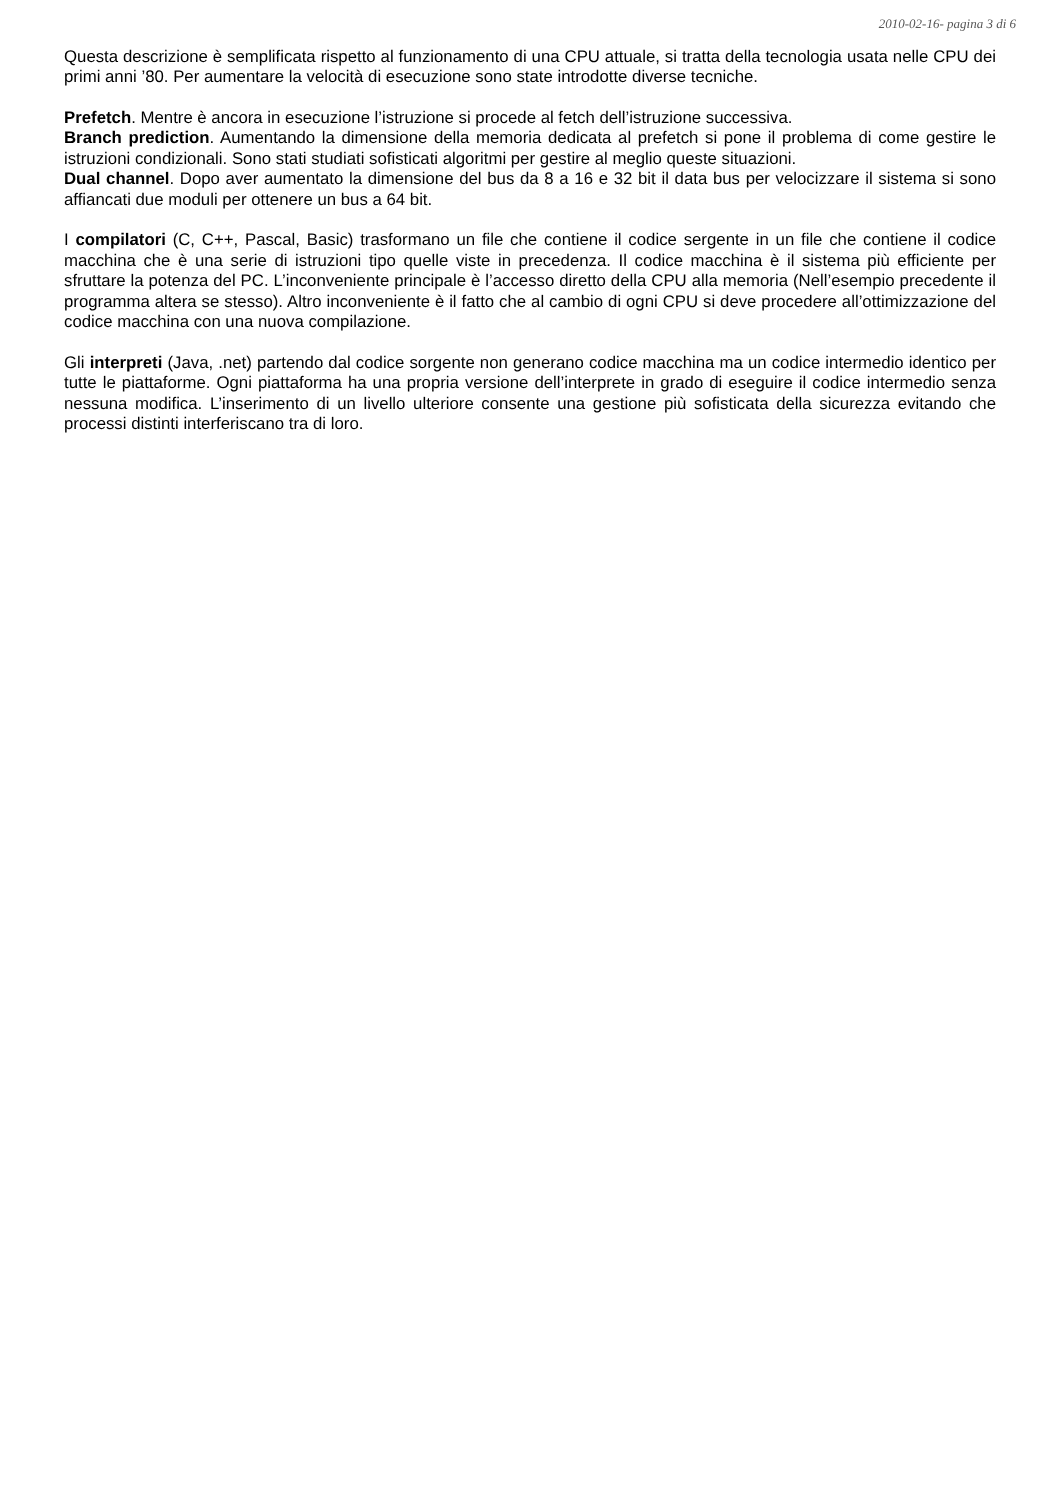2010-02-16- pagina 3 di 6
Questa descrizione è semplificata rispetto al funzionamento di una CPU attuale, si tratta della tecnologia usata nelle CPU dei primi anni ’80. Per aumentare la velocità di esecuzione sono state introdotte diverse tecniche.
Prefetch. Mentre è ancora in esecuzione l’istruzione si procede al fetch dell’istruzione successiva.
Branch prediction. Aumentando la dimensione della memoria dedicata al prefetch si pone il problema di come gestire le istruzioni condizionali. Sono stati studiati sofisticati algoritmi per gestire al meglio queste situazioni.
Dual channel. Dopo aver aumentato la dimensione del bus da 8 a 16 e 32 bit il data bus per velocizzare il sistema si sono affiancati due moduli per ottenere un bus a 64 bit.
I compilatori (C, C++, Pascal, Basic) trasformano un file che contiene il codice sergente in un file che contiene il codice macchina che è una serie di istruzioni tipo quelle viste in precedenza. Il codice macchina è il sistema più efficiente per sfruttare la potenza del PC. L’inconveniente principale è l’accesso diretto della CPU alla memoria (Nell’esempio precedente il programma altera se stesso). Altro inconveniente è il fatto che al cambio di ogni CPU si deve procedere all’ottimizzazione del codice macchina con una nuova compilazione.
Gli interpreti (Java, .net) partendo dal codice sorgente non generano codice macchina ma un codice intermedio identico per tutte le piattaforme. Ogni piattaforma ha una propria versione dell’interprete in grado di eseguire il codice intermedio senza nessuna modifica. L’inserimento di un livello ulteriore consente una gestione più sofisticata della sicurezza evitando che processi distinti interferiscano tra di loro.